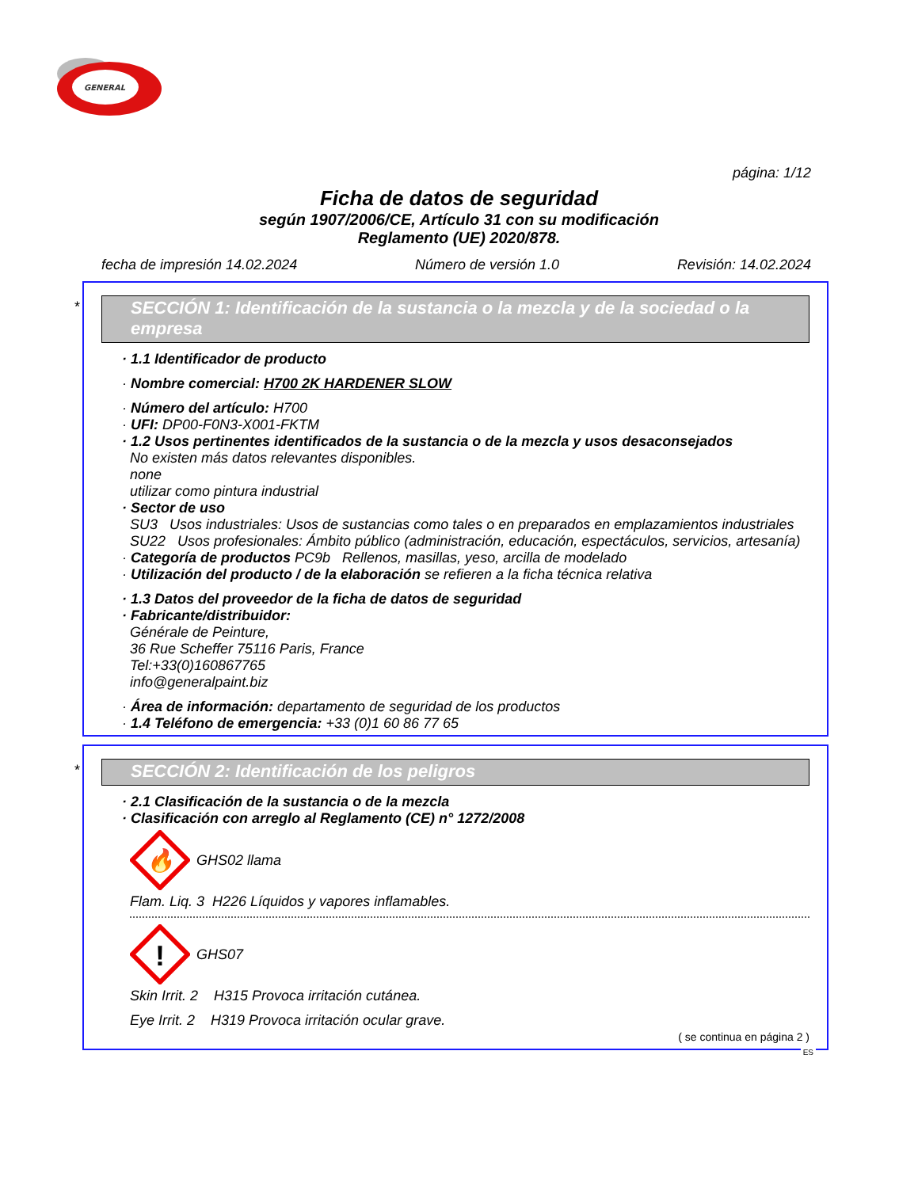GENERAL
página: 1/12
Ficha de datos de seguridad
según 1907/2006/CE, Artículo 31 con su modificación
Reglamento (UE) 2020/878.
fecha de impresión 14.02.2024 Número de versión 1.0 Revisión: 14.02.2024
*
SECCIÓN 1: Identificación de la sustancia o la mezcla y de la sociedad o la empresa
· 1.1 Identificador de producto
· Nombre comercial: H700 2K HARDENER SLOW
· Número del artículo: H700
· UFI: DP00-F0N3-X001-FKTM
· 1.2 Usos pertinentes identificados de la sustancia o de la mezcla y usos desaconsejados
No existen más datos relevantes disponibles.
none
utilizar como pintura industrial
· Sector de uso
SU3 Usos industriales: Usos de sustancias como tales o en preparados en emplazamientos industriales
SU22 Usos profesionales: Ámbito público (administración, educación, espectáculos, servicios, artesanía)
· Categoría de productos PC9b Rellenos, masillas, yeso, arcilla de modelado
· Utilización del producto / de la elaboración se refieren a la ficha técnica relativa
· 1.3 Datos del proveedor de la ficha de datos de seguridad
· Fabricante/distribuidor:
Générale de Peinture,
36 Rue Scheffer 75116 Paris, France
Tel:+33(0)160867765
info@generalpaint.biz
· Área de información: departamento de seguridad de los productos
· 1.4 Teléfono de emergencia: +33 (0)1 60 86 77 65
*
SECCIÓN 2: Identificación de los peligros
· 2.1 Clasificación de la sustancia o de la mezcla
· Clasificación con arreglo al Reglamento (CE) n° 1272/2008
🔥
GHS02 llama
Flam. Liq. 3 H226 Líquidos y vapores inflamables.
!
GHS07
Skin Irrit. 2 H315 Provoca irritación cutánea.
Eye Irrit. 2 H319 Provoca irritación ocular grave.
( se continua en página 2 )
ES